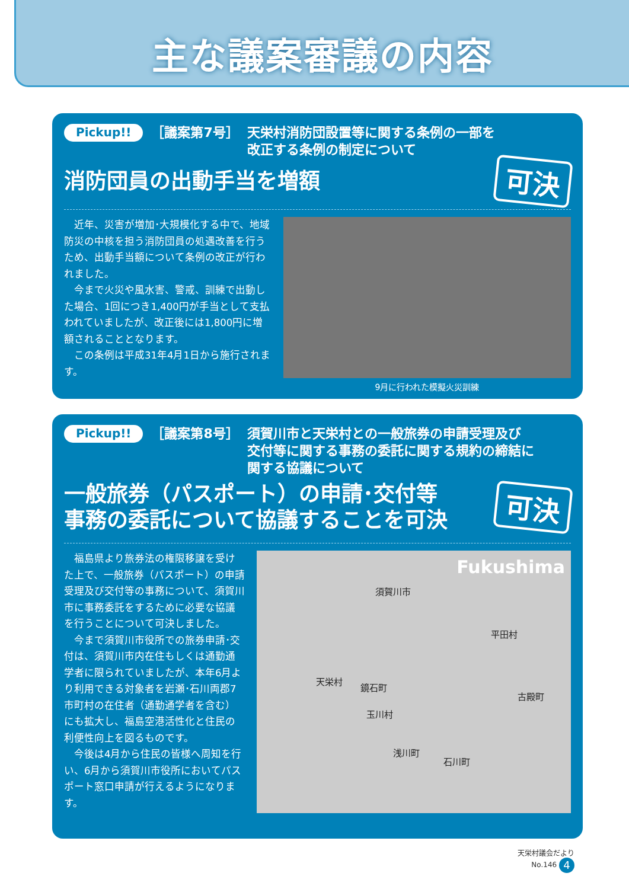主な議案審議の内容
Pickup!! ［議案第7号］ 天栄村消防団設置等に関する条例の一部を
改正する条例の制定について
消防団員の出動手当を増額
可決
　近年、災害が増加･大規模化する中で、地域防災の中核を担う消防団員の処遇改善を行うため、出動手当額について条例の改正が行われました。
　今まで火災や風水害、警戒、訓練で出動した場合、1回につき1,400円が手当として支払われていましたが、改正後には1,800円に増額されることとなります。
　この条例は平成31年4月1日から施行されます。
9月に行われた模擬火災訓練
Pickup!! ［議案第8号］ 須賀川市と天栄村との一般旅券の申請受理及び
交付等に関する事務の委託に関する規約の締結に
関する協議について
一般旅券（パスポート）の申請･交付等
事務の委託について協議することを可決
可決
　福島県より旅券法の権限移譲を受けた上で、一般旅券（パスポート）の申請受理及び交付等の事務について、須賀川市に事務委託をするために必要な協議を行うことについて可決しました。
　今まで須賀川市役所での旅券申請･交付は、須賀川市内在住もしくは通勤通学者に限られていましたが、本年6月より利用できる対象者を岩瀬･石川両郡7市町村の在住者（通勤通学者を含む）にも拡大し、福島空港活性化と住民の利便性向上を図るものです。
　今後は4月から住民の皆様へ周知を行い、6月から須賀川市役所においてパスポート窓口申請が行えるようになります。
Fukushima
須賀川市
平田村
天栄村
鏡石町
古殿町
玉川村
浅川町
石川町
天栄村議会だより
No.146 4